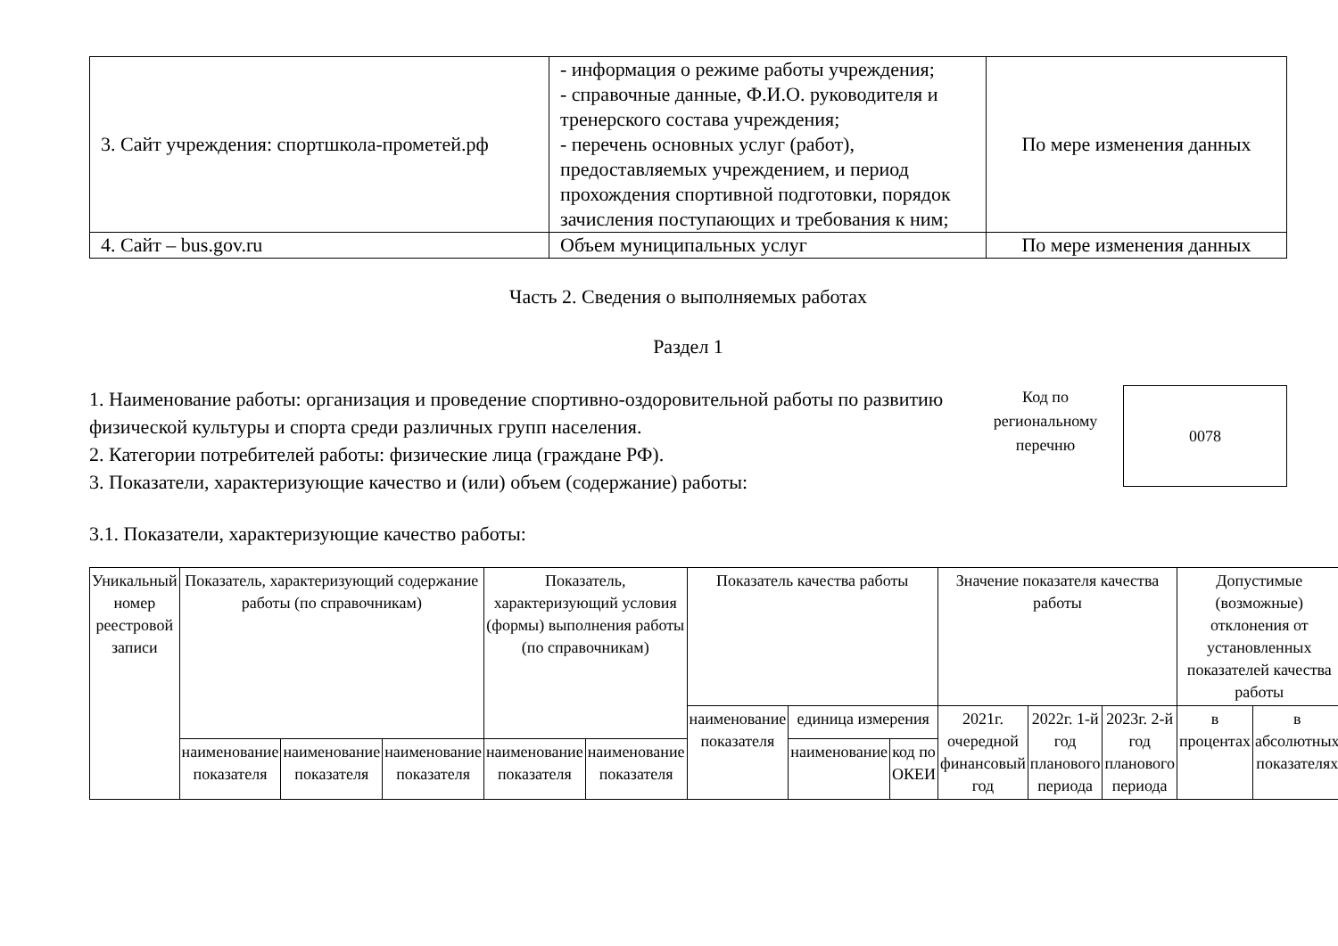| 3. Сайт учреждения: спортшкола-прометей.рф | - информация о режиме работы учреждения; - справочные данные, Ф.И.О. руководителя и тренерского состава учреждения; - перечень основных услуг (работ), предоставляемых учреждением, и период прохождения спортивной подготовки, порядок зачисления поступающих и требования к ним; | По мере изменения данных |
| 4. Сайт – bus.gov.ru | Объем муниципальных услуг | По мере изменения данных |
Часть 2. Сведения о выполняемых работах
Раздел 1
1. Наименование работы: организация и проведение спортивно-оздоровительной работы по развитию физической культуры и спорта среди различных групп населения.
2. Категории потребителей работы: физические лица (граждане РФ).
3. Показатели, характеризующие качество и (или) объем (содержание) работы:
Код по региональному перечню
0078
3.1. Показатели, характеризующие качество работы:
| Уникальный номер реестровой записи | Показатель, характеризующий содержание работы (по справочникам) | | | Показатель, характеризующий условия (формы) выполнения работы (по справочникам) | | Показатель качества работы | | | Значение показателя качества работы | | | Допустимые (возможные) отклонения от установленных показателей качества работы | |
| --- | --- | --- | --- | --- | --- | --- | --- | --- | --- | --- | --- | --- | --- |
| | | | | | | наименование показателя | единица измерения | | 2021г. очередной финансовый год | 2022г. 1-й год планового периода | 2023г. 2-й год планового периода | в процентах | в абсолютных показателях |
| | наименование показателя | наименование показателя | наименование показателя | наименование показателя | наименование показателя | | наименование | код по ОКЕИ | | | | | |